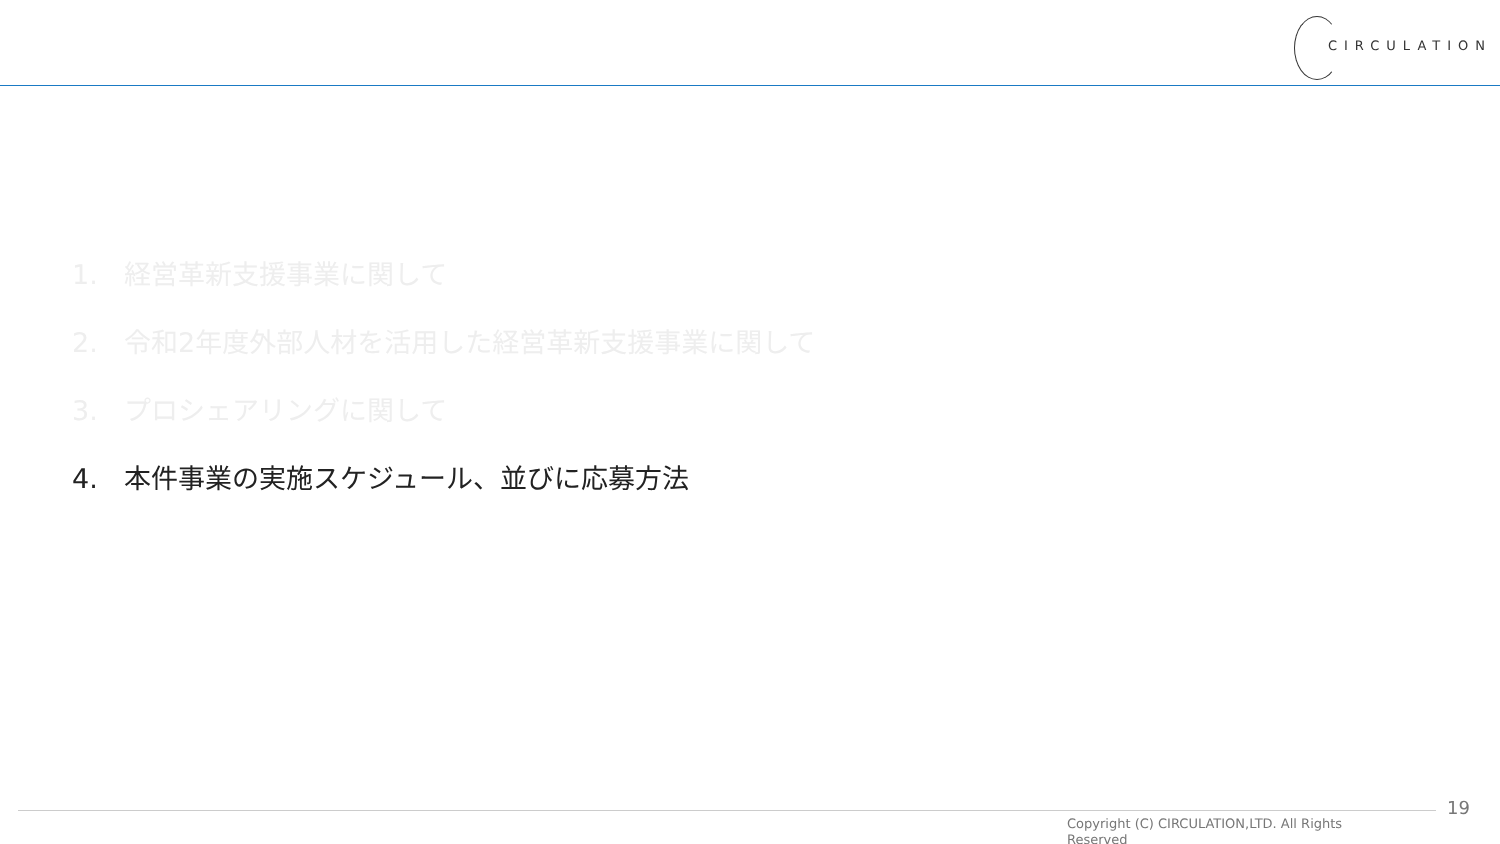CIRCULATION
1. 経営革新支援事業に関して
2. 令和2年度外部人材を活用した経営革新支援事業に関して
3. プロシェアリングに関して
4. 本件事業の実施スケジュール、並びに応募方法
19
Copyright (C) CIRCULATION,LTD. All Rights Reserved